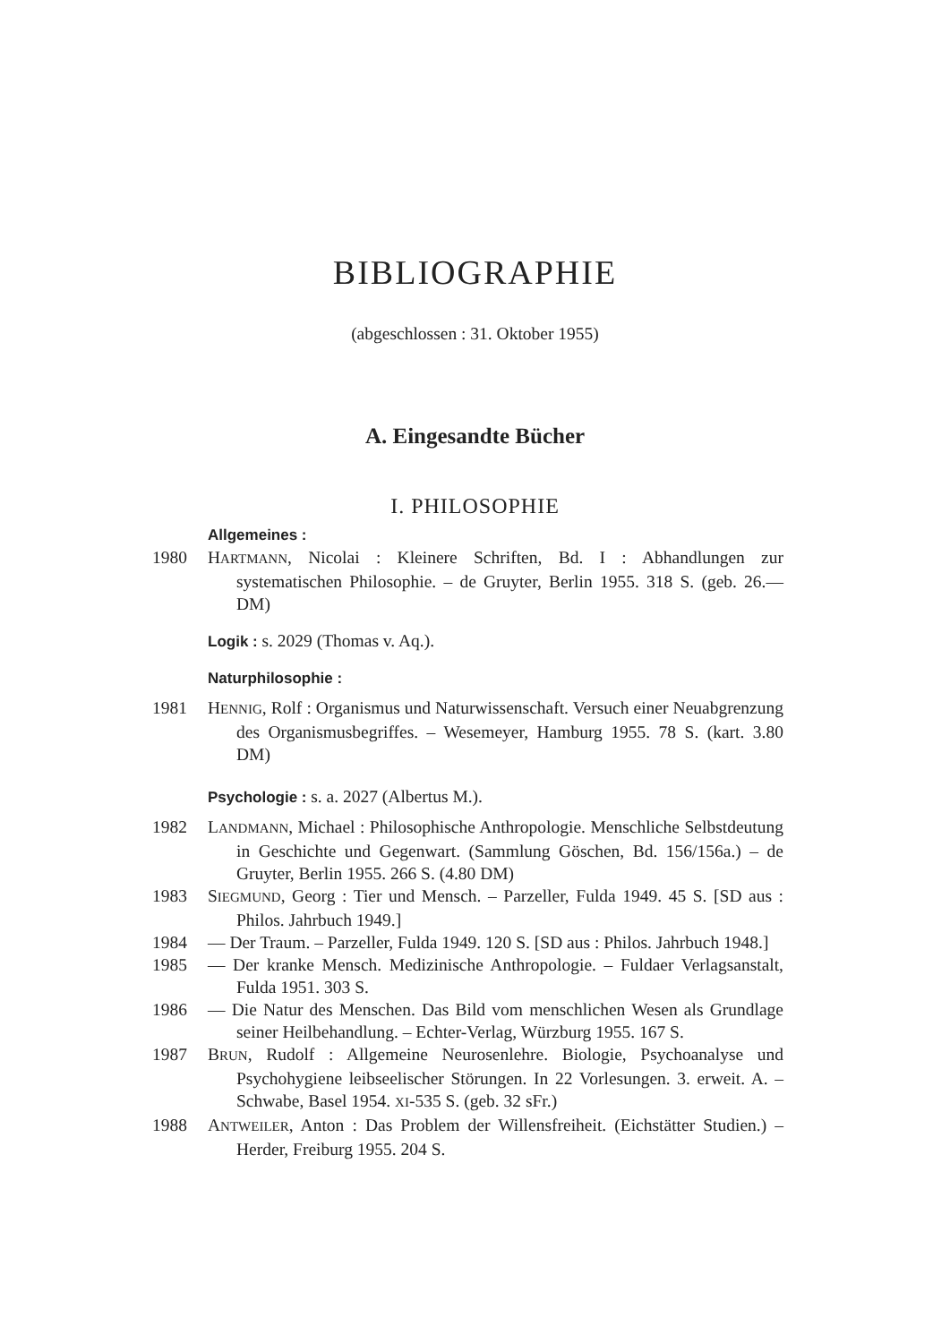BIBLIOGRAPHIE
(abgeschlossen : 31. Oktober 1955)
A. Eingesandte Bücher
I. PHILOSOPHIE
Allgemeines :
1980 HARTMANN, Nicolai : Kleinere Schriften, Bd. I : Abhandlungen zur systematischen Philosophie. – de Gruyter, Berlin 1955. 318 S. (geb. 26.— DM)
Logik : s. 2029 (Thomas v. Aq.).
Naturphilosophie :
1981 HENNIG, Rolf : Organismus und Naturwissenschaft. Versuch einer Neuabgrenzung des Organismusbegriffes. – Wesemeyer, Hamburg 1955. 78 S. (kart. 3.80 DM)
Psychologie : s. a. 2027 (Albertus M.).
1982 LANDMANN, Michael : Philosophische Anthropologie. Menschliche Selbstdeutung in Geschichte und Gegenwart. (Sammlung Göschen, Bd. 156/156a.) – de Gruyter, Berlin 1955. 266 S. (4.80 DM)
1983 SIEGMUND, Georg : Tier und Mensch. – Parzeller, Fulda 1949. 45 S. [SD aus : Philos. Jahrbuch 1949.]
1984 — Der Traum. – Parzeller, Fulda 1949. 120 S. [SD aus : Philos. Jahrbuch 1948.]
1985 — Der kranke Mensch. Medizinische Anthropologie. – Fuldaer Verlagsanstalt, Fulda 1951. 303 S.
1986 — Die Natur des Menschen. Das Bild vom menschlichen Wesen als Grundlage seiner Heilbehandlung. – Echter-Verlag, Würzburg 1955. 167 S.
1987 BRUN, Rudolf : Allgemeine Neurosenlehre. Biologie, Psychoanalyse und Psychohygiene leibseelischer Störungen. In 22 Vorlesungen. 3. erweit. A. – Schwabe, Basel 1954. XI-535 S. (geb. 32 sFr.)
1988 ANTWEILER, Anton : Das Problem der Willensfreiheit. (Eichstätter Studien.) – Herder, Freiburg 1955. 204 S.